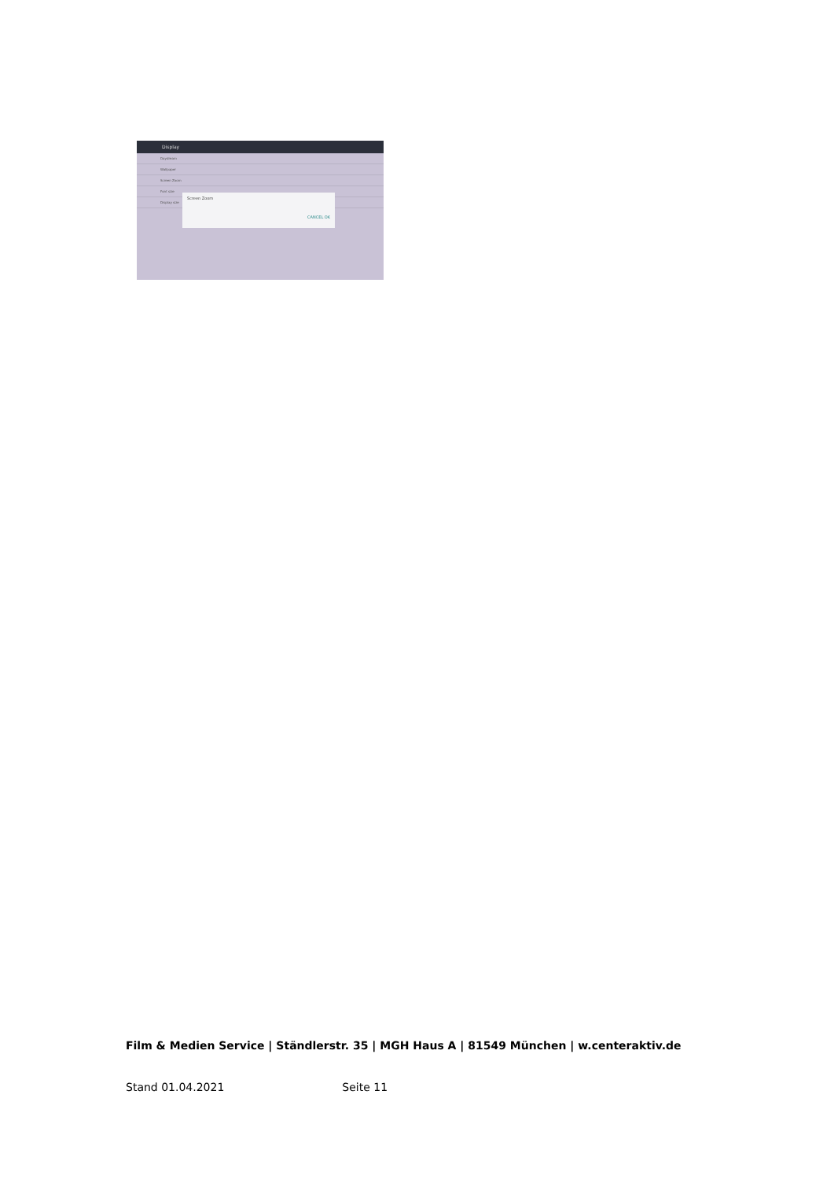Display
Daydream
Wallpaper
Screen Zoom
Font size
Display size
Screen Zoom
CANCEL OK
Film & Medien Service | Ständlerstr. 35 | MGH Haus A | 81549 München | w.centeraktiv.de
Stand 01.04.2021 Seite 11